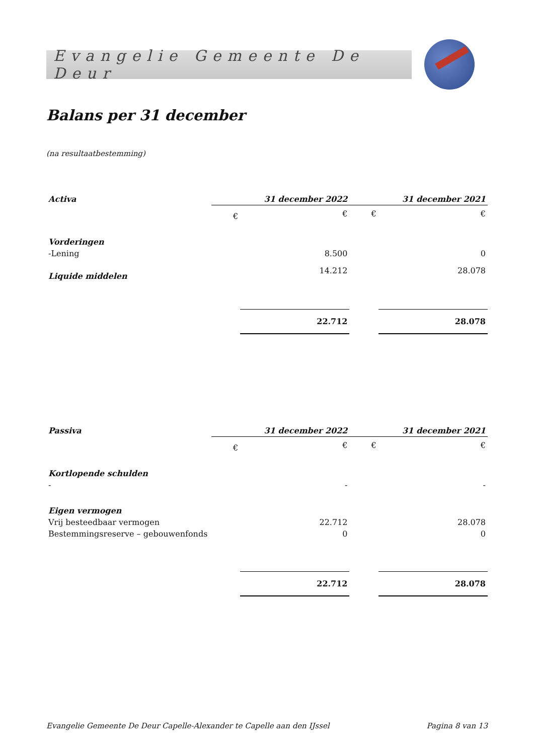Evangelie Gemeente De Deur
Balans per 31 december
(na resultaatbestemming)
| Activa | 31 december 2022 | | 31 december 2021 | |
| --- | --- | --- | --- | --- |
| | € | € | € | € |
| Vorderingen | | | | |
| -Lening | | 8.500 | | 0 |
| Liquide middelen | | 14.212 | | 28.078 |
| | | 22.712 | | 28.078 |
| Passiva | 31 december 2022 | | 31 december 2021 | |
| --- | --- | --- | --- | --- |
| | € | € | € | € |
| Kortlopende schulden | | | | |
| - | | - | | - |
| Eigen vermogen | | | | |
| Vrij besteedbaar vermogen | | 22.712 | | 28.078 |
| Bestemmingsreserve – gebouwenfonds | | 0 | | 0 |
| | | 22.712 | | 28.078 |
Evangelie Gemeente De Deur Capelle-Alexander te Capelle aan den IJssel Pagina 8 van 13